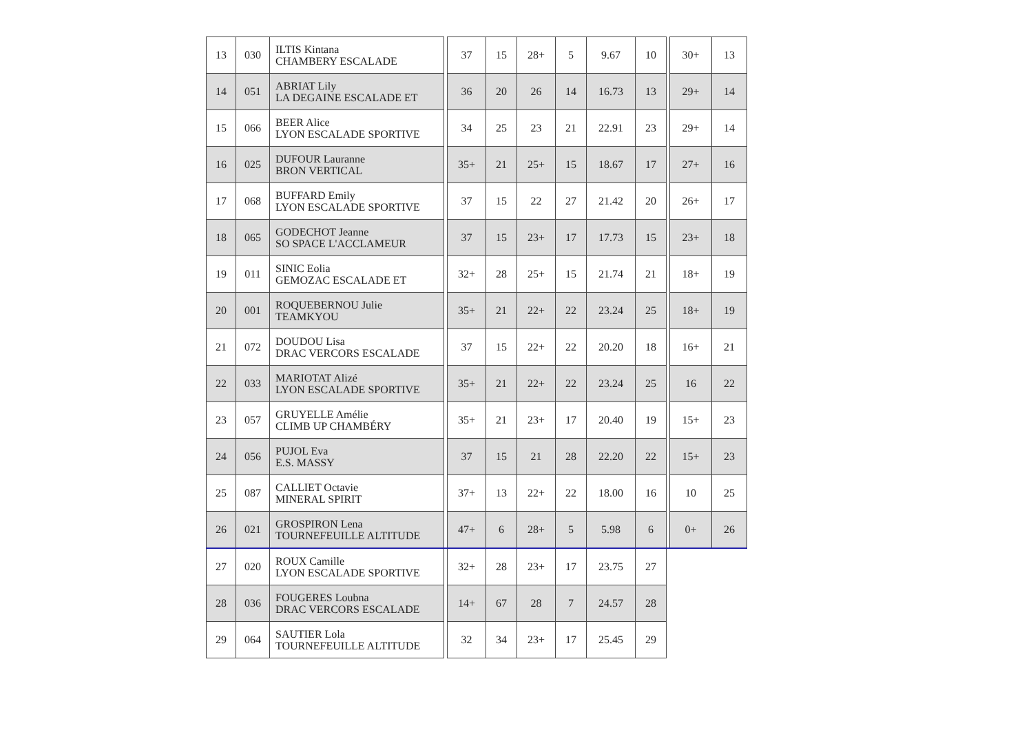| 13 | 030 | ILTIS Kintana CHAMBERY ESCALADE | | 37 | 15 | 28+ | 5 | 9.67 | 10 | | 30+ | 13 |
| 14 | 051 | ABRIAT Lily LA DEGAINE ESCALADE ET | | 36 | 20 | 26 | 14 | 16.73 | 13 | | 29+ | 14 |
| 15 | 066 | BEER Alice LYON ESCALADE SPORTIVE | | 34 | 25 | 23 | 21 | 22.91 | 23 | | 29+ | 14 |
| 16 | 025 | DUFOUR Lauranne BRON VERTICAL | | 35+ | 21 | 25+ | 15 | 18.67 | 17 | | 27+ | 16 |
| 17 | 068 | BUFFARD Emily LYON ESCALADE SPORTIVE | | 37 | 15 | 22 | 27 | 21.42 | 20 | | 26+ | 17 |
| 18 | 065 | GODECHOT Jeanne SO SPACE L'ACCLAMEUR | | 37 | 15 | 23+ | 17 | 17.73 | 15 | | 23+ | 18 |
| 19 | 011 | SINIC Eolia GEMOZAC ESCALADE ET | | 32+ | 28 | 25+ | 15 | 21.74 | 21 | | 18+ | 19 |
| 20 | 001 | ROQUEBERNOU Julie TEAMKYOU | | 35+ | 21 | 22+ | 22 | 23.24 | 25 | | 18+ | 19 |
| 21 | 072 | DOUDOU Lisa DRAC VERCORS ESCALADE | | 37 | 15 | 22+ | 22 | 20.20 | 18 | | 16+ | 21 |
| 22 | 033 | MARIOTAT Alizé LYON ESCALADE SPORTIVE | | 35+ | 21 | 22+ | 22 | 23.24 | 25 | | 16 | 22 |
| 23 | 057 | GRUYELLE Amélie CLIMB UP CHAMBÉRY | | 35+ | 21 | 23+ | 17 | 20.40 | 19 | | 15+ | 23 |
| 24 | 056 | PUJOL Eva E.S. MASSY | | 37 | 15 | 21 | 28 | 22.20 | 22 | | 15+ | 23 |
| 25 | 087 | CALLIET Octavie MINERAL SPIRIT | | 37+ | 13 | 22+ | 22 | 18.00 | 16 | | 10 | 25 |
| 26 | 021 | GROSPIRON Lena TOURNEFEUILLE ALTITUDE | | 47+ | 6 | 28+ | 5 | 5.98 | 6 | | 0+ | 26 |
| 27 | 020 | ROUX Camille LYON ESCALADE SPORTIVE | | 32+ | 28 | 23+ | 17 | 23.75 | 27 | | | |
| 28 | 036 | FOUGERES Loubna DRAC VERCORS ESCALADE | | 14+ | 67 | 28 | 7 | 24.57 | 28 | | | |
| 29 | 064 | SAUTIER Lola TOURNEFEUILLE ALTITUDE | | 32 | 34 | 23+ | 17 | 25.45 | 29 | | | |